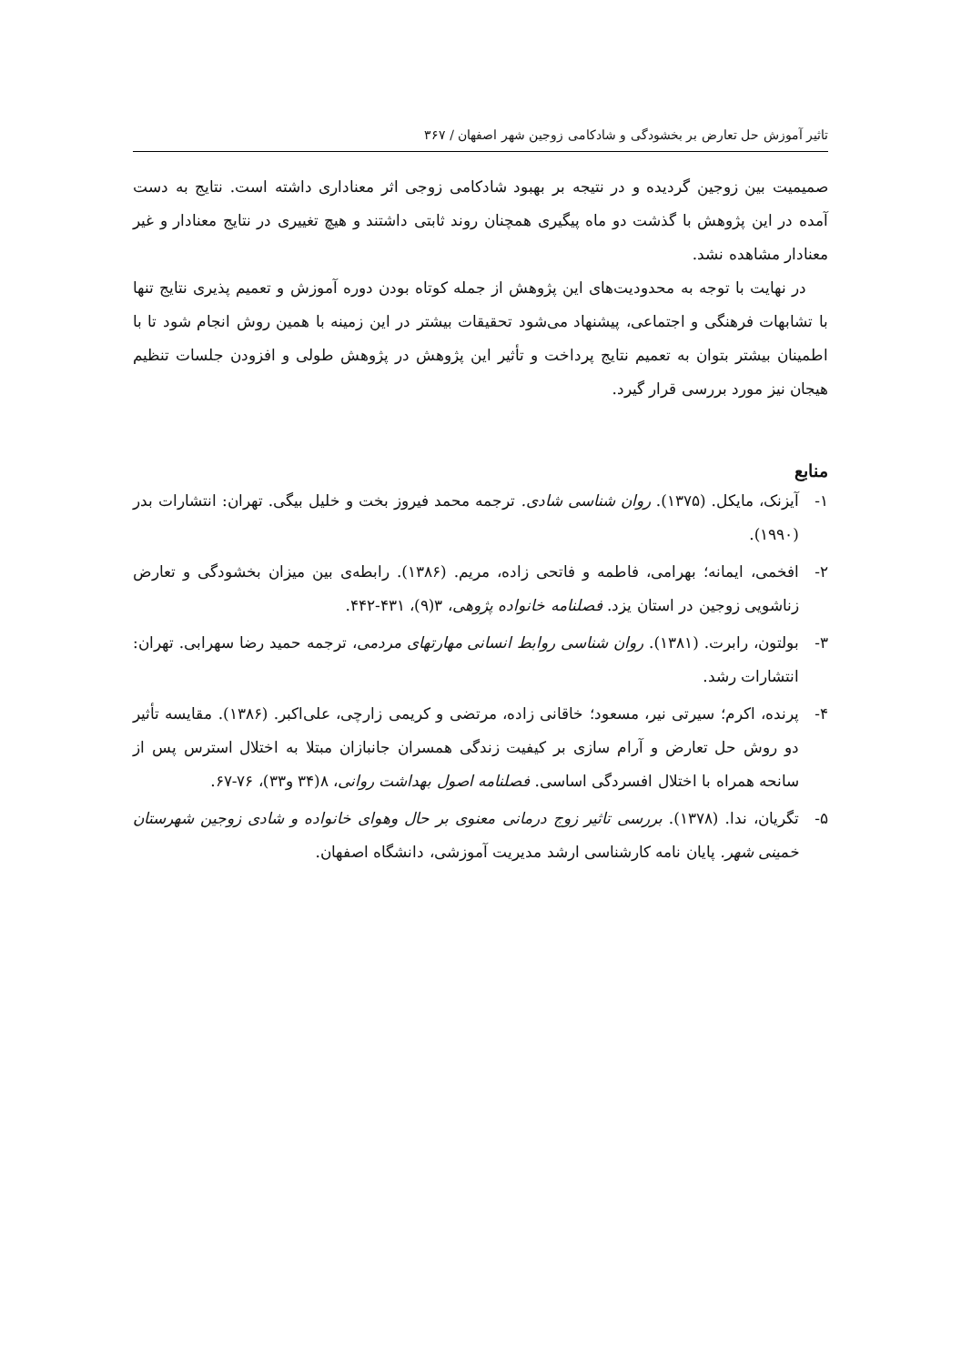تاثیر آموزش حل تعارض بر بخشودگی و شادکامی زوجین شهر اصفهان / ۳۶۷
صمیمیت بین زوجین گردیده و در نتیجه بر بهبود شادکامی زوجی اثر معناداری داشته است. نتایج به دست آمده در این پژوهش با گذشت دو ماه پیگیری همچنان روند ثابتی داشتند و هیچ تغییری در نتایج معنادار و غیر معنادار مشاهده نشد.
در نهایت با توجه به محدودیت‌های این پژوهش از جمله کوتاه بودن دوره آموزش و تعمیم پذیری نتایج تنها با تشابهات فرهنگی و اجتماعی، پیشنهاد می‌شود تحقیقات بیشتر در این زمینه با همین روش انجام شود تا با اطمینان بیشتر بتوان به تعمیم نتایج پرداخت و تأثیر این پژوهش در پژوهش طولی و افزودن جلسات تنظیم هیجان نیز مورد بررسی قرار گیرد.
منابع
۱- آیزنک، مایکل. (۱۳۷۵). روان شناسی شادی. ترجمه محمد فیروز بخت و خلیل بیگی. تهران: انتشارات بدر (۱۹۹۰).
۲- افخمی، ایمانه؛ بهرامی، فاطمه و فاتحی زاده، مریم. (۱۳۸۶). رابطه‌ی بین میزان بخشودگی و تعارض زناشویی زوجین در استان یزد. فصلنامه خانواده پژوهی، ۳(۹)، ۴۳۱-۴۴۲.
۳- بولتون، رابرت. (۱۳۸۱). روان شناسی روابط انسانی مهارتهای مردمی، ترجمه حمید رضا سهرابی. تهران: انتشارات رشد.
۴- پرنده، اکرم؛ سیرتی نیر، مسعود؛ خاقانی زاده، مرتضی و کریمی زارچی، علی‌اکبر. (۱۳۸۶). مقایسه تأثیر دو روش حل تعارض و آرام سازی بر کیفیت زندگی همسران جانبازان مبتلا به اختلال استرس پس از سانحه همراه با اختلال افسردگی اساسی. فصلنامه اصول بهداشت روانی، ۸(۳۴ و۳۳)، ۷۶-۶۷.
۵- تگریان، ندا. (۱۳۷۸). بررسی تاثیر زوج درمانی معنوی بر حال وهوای خانواده و شادی زوجین شهرستان خمینی شهر. پایان نامه کارشناسی ارشد مدیریت آموزشی، دانشگاه اصفهان.